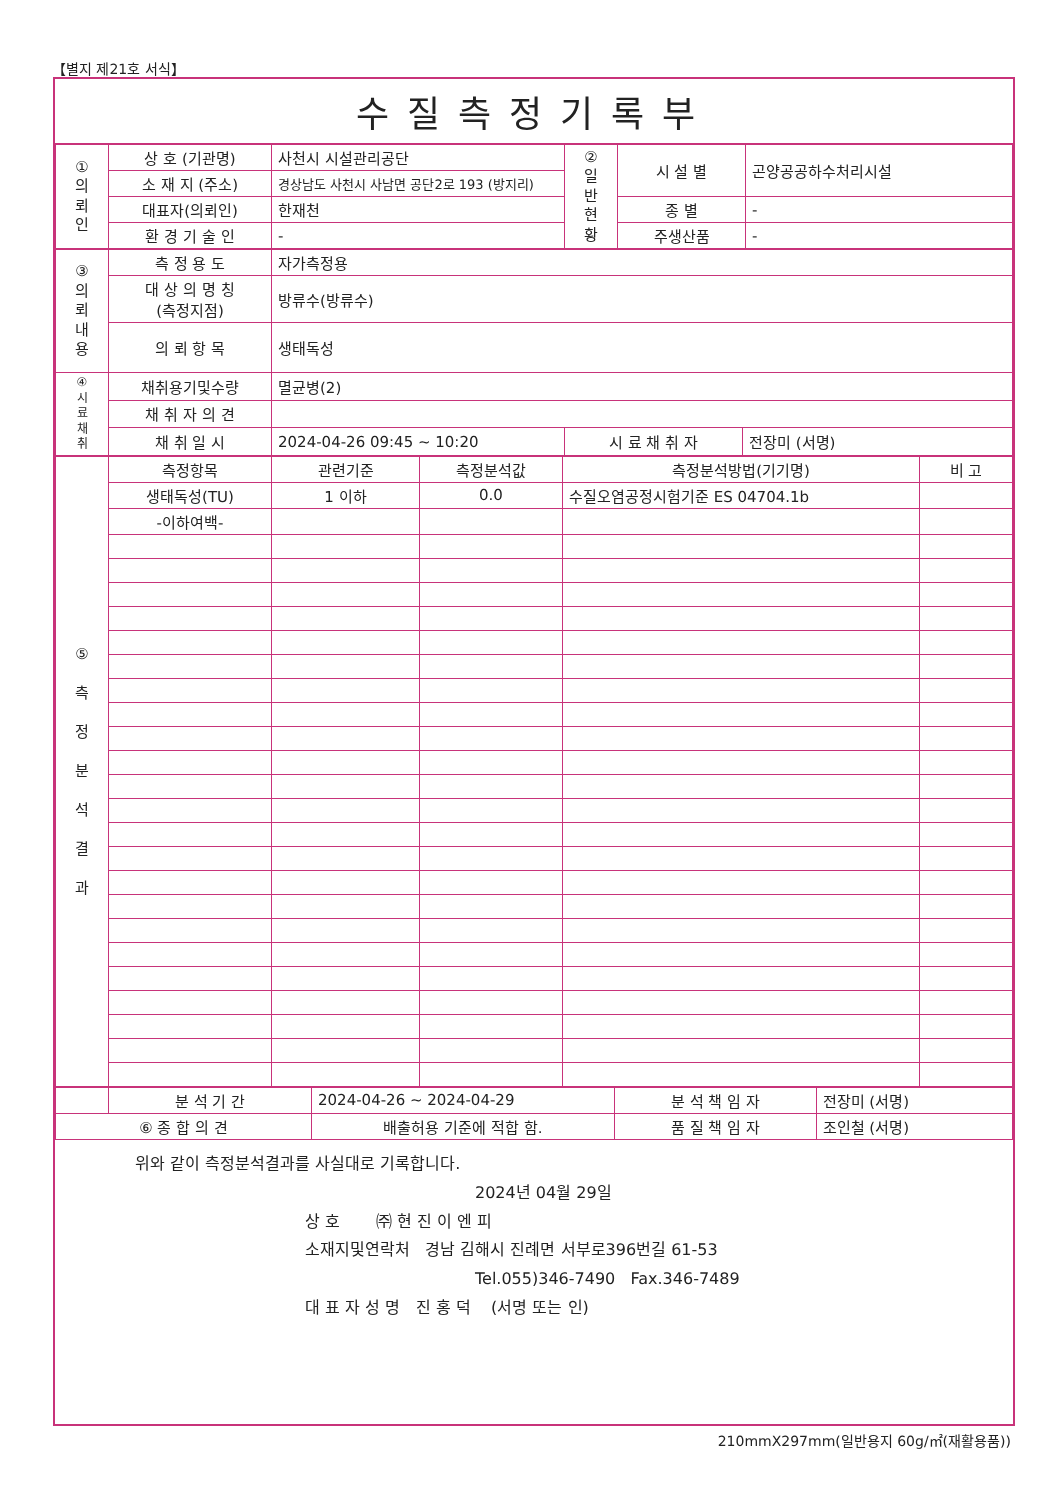【별지 제21호 서식】
수질측정기록부
| ① 의 뢰 인 | 상 호 (기관명) | 사천시 시설관리공단 | ② 일 반 현 황 | 시 설 별 | 곤양공공하수처리시설 |
| | 소 재 지 (주소) | 경상남도 사천시 사남면 공단2로 193 (방지리) | | | |
| | 대표자(의뢰인) | 한재천 | | 종 별 | - |
| | 환 경 기 술 인 | - | | 주생산품 | - |
| ③ 의 뢰 내 용 | 측 정 용 도 | 자가측정용 | | |
| | 대 상 의 명 칭 (측정지점) | 방류수(방류수) | | |
| | 의 뢰 항 목 | 생태독성 | | |
| ④ 시 료 채 취 | 채취용기및수량 | 멸균병(2) | | |
| | 채 취 자 의 견 | | | |
| | 채 취 일 시 | 2024-04-26 09:45 ~ 10:20 | 시 료 채 취 자 | 전장미 (서명) |
| ⑤ 측 정 분 석 결 과 | 측정항목 | 관련기준 | 측정분석값 | 측정분석방법(기기명) | 비 고 |
| | 생태독성(TU) | 1 이하 | 0.0 | 수질오염공정시험기준 ES 04704.1b | |
| | -이하여백- | | | | |
| | 분 석 기 간 | 2024-04-26 ~ 2024-04-29 | 분 석 책 임 자 | 전장미 (서명) |
| ⑥ 종 합 의 견 | | 배출허용 기준에 적합 함. | 품 질 책 임 자 | 조인철 (서명) |
위와 같이 측정분석결과를 사실대로 기록합니다.
2024년 04월 29일
상 호 ㈜ 현 진 이 엔 피
소재지및연락처 경남 김해시 진례면 서부로396번길 61-53
Tel.055)346-7490 Fax.346-7489
대 표 자 성 명 진 홍 덕 (서명 또는 인)
210mmX297mm(일반용지 60g/㎡(재활용품))